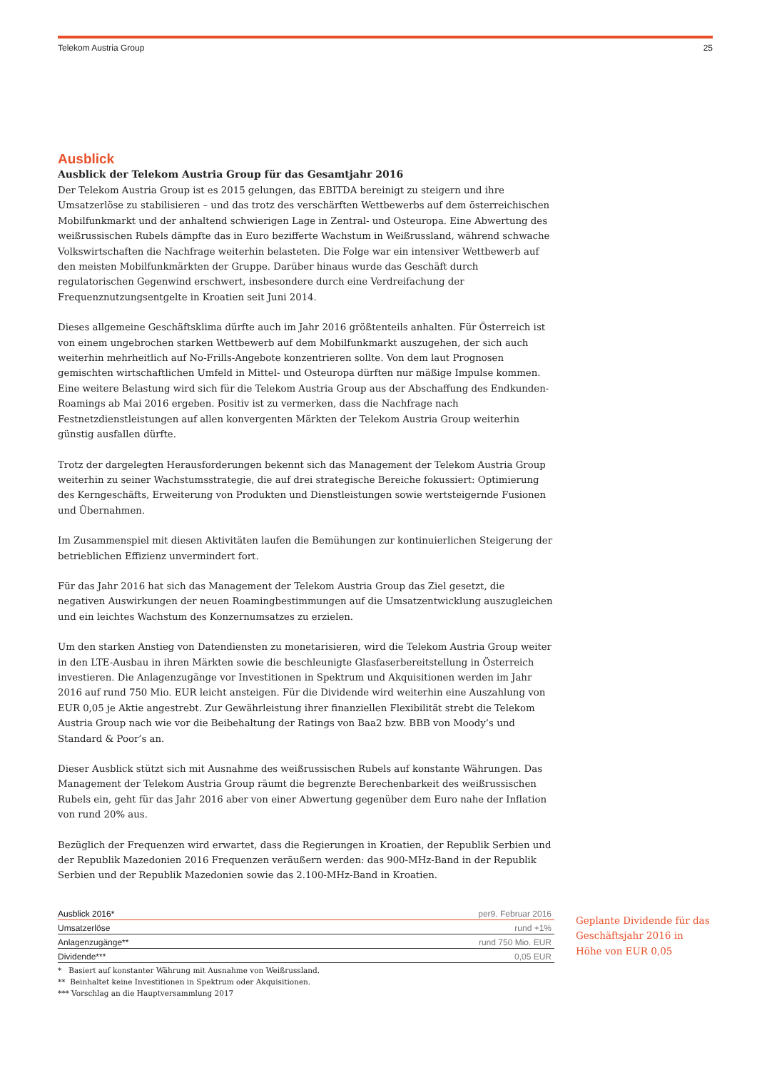Telekom Austria Group 25
Ausblick
Ausblick der Telekom Austria Group für das Gesamtjahr 2016
Der Telekom Austria Group ist es 2015 gelungen, das EBITDA bereinigt zu steigern und ihre Umsatzerlöse zu stabilisieren – und das trotz des verschärften Wettbewerbs auf dem österreichischen Mobilfunkmarkt und der anhaltend schwierigen Lage in Zentral- und Osteuropa. Eine Abwertung des weißrussischen Rubels dämpfte das in Euro bezifferte Wachstum in Weißrussland, während schwache Volkswirtschaften die Nachfrage weiterhin belasteten. Die Folge war ein intensiver Wettbewerb auf den meisten Mobilfunkmärkten der Gruppe. Darüber hinaus wurde das Geschäft durch regulatorischen Gegenwind erschwert, insbesondere durch eine Verdreifachung der Frequenznutzungsentgelte in Kroatien seit Juni 2014.
Dieses allgemeine Geschäftsklima dürfte auch im Jahr 2016 größtenteils anhalten. Für Österreich ist von einem ungebrochen starken Wettbewerb auf dem Mobilfunkmarkt auszugehen, der sich auch weiterhin mehrheitlich auf No-Frills-Angebote konzentrieren sollte. Von dem laut Prognosen gemischten wirtschaftlichen Umfeld in Mittel- und Osteuropa dürften nur mäßige Impulse kommen. Eine weitere Belastung wird sich für die Telekom Austria Group aus der Abschaffung des Endkunden-Roamings ab Mai 2016 ergeben. Positiv ist zu vermerken, dass die Nachfrage nach Festnetzdienstleistungen auf allen konvergenten Märkten der Telekom Austria Group weiterhin günstig ausfallen dürfte.
Trotz der dargelegten Herausforderungen bekennt sich das Management der Telekom Austria Group weiterhin zu seiner Wachstumsstrategie, die auf drei strategische Bereiche fokussiert: Optimierung des Kerngeschäfts, Erweiterung von Produkten und Dienstleistungen sowie wertsteigernde Fusionen und Übernahmen.
Im Zusammenspiel mit diesen Aktivitäten laufen die Bemühungen zur kontinuierlichen Steigerung der betrieblichen Effizienz unvermindert fort.
Für das Jahr 2016 hat sich das Management der Telekom Austria Group das Ziel gesetzt, die negativen Auswirkungen der neuen Roamingbestimmungen auf die Umsatzentwicklung auszugleichen und ein leichtes Wachstum des Konzernumsatzes zu erzielen.
Um den starken Anstieg von Datendiensten zu monetarisieren, wird die Telekom Austria Group weiter in den LTE-Ausbau in ihren Märkten sowie die beschleunigte Glasfaserbereitstellung in Österreich investieren. Die Anlagenzugänge vor Investitionen in Spektrum und Akquisitionen werden im Jahr 2016 auf rund 750 Mio. EUR leicht ansteigen. Für die Dividende wird weiterhin eine Auszahlung von EUR 0,05 je Aktie angestrebt. Zur Gewährleistung ihrer finanziellen Flexibilität strebt die Telekom Austria Group nach wie vor die Beibehaltung der Ratings von Baa2 bzw. BBB von Moody’s und Standard & Poor’s an.
Dieser Ausblick stützt sich mit Ausnahme des weißrussischen Rubels auf konstante Währungen. Das Management der Telekom Austria Group räumt die begrenzte Berechenbarkeit des weißrussischen Rubels ein, geht für das Jahr 2016 aber von einer Abwertung gegenüber dem Euro nahe der Inflation von rund 20% aus.
Bezüglich der Frequenzen wird erwartet, dass die Regierungen in Kroatien, der Republik Serbien und der Republik Mazedonien 2016 Frequenzen veräußern werden: das 900-MHz-Band in der Republik Serbien und der Republik Mazedonien sowie das 2.100-MHz-Band in Kroatien.
| Ausblick 2016* | per9. Februar 2016 |
| --- | --- |
| Umsatzerlöse | rund +1% |
| Anlagenzugänge** | rund 750 Mio. EUR |
| Dividende*** | 0,05 EUR |
* Basiert auf konstanter Währung mit Ausnahme von Weißrussland.
** Beinhaltet keine Investitionen in Spektrum oder Akquisitionen.
*** Vorschlag an die Hauptversammlung 2017
Geplante Dividende für das Geschäftsjahr 2016 in Höhe von EUR 0,05